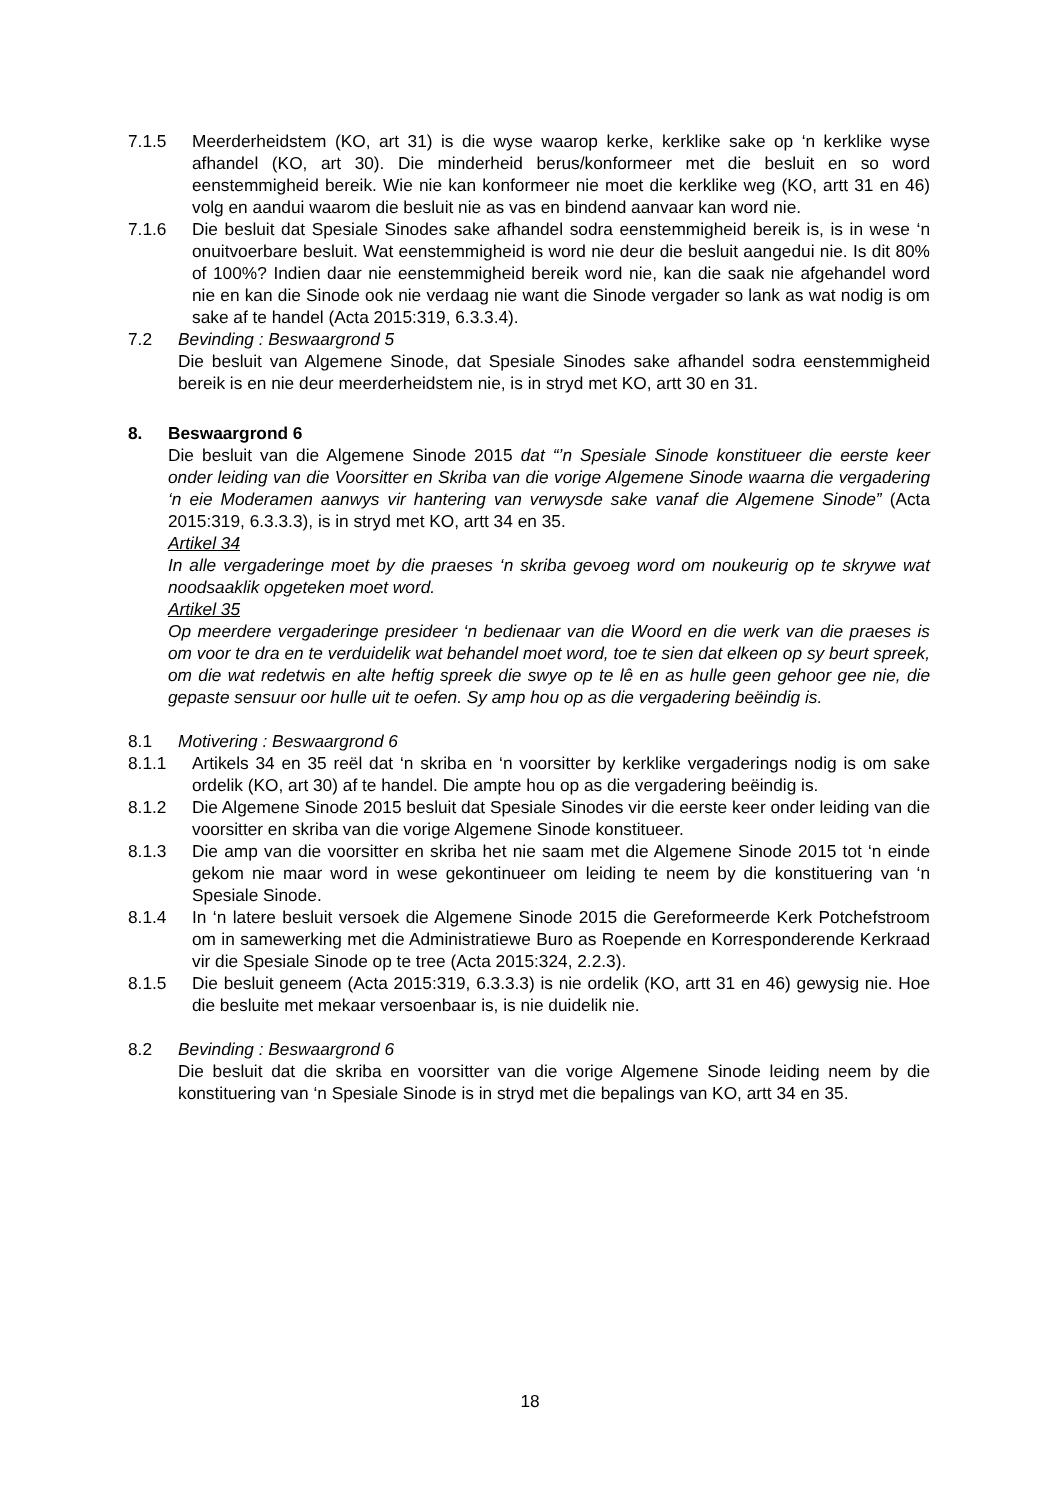7.1.5 Meerderheidstem (KO, art 31) is die wyse waarop kerke, kerklike sake op ‘n kerklike wyse afhandel (KO, art 30). Die minderheid berus/konformeer met die besluit en so word eenstemmigheid bereik. Wie nie kan konformeer nie moet die kerklike weg (KO, artt 31 en 46) volg en aandui waarom die besluit nie as vas en bindend aanvaar kan word nie.
7.1.6 Die besluit dat Spesiale Sinodes sake afhandel sodra eenstemmigheid bereik is, is in wese ‘n onuitvoerbare besluit. Wat eenstemmigheid is word nie deur die besluit aangedui nie. Is dit 80% of 100%? Indien daar nie eenstemmigheid bereik word nie, kan die saak nie afgehandel word nie en kan die Sinode ook nie verdaag nie want die Sinode vergader so lank as wat nodig is om sake af te handel (Acta 2015:319, 6.3.3.4).
7.2 Bevinding : Beswaargrond 5
Die besluit van Algemene Sinode, dat Spesiale Sinodes sake afhandel sodra eenstemmigheid bereik is en nie deur meerderheidstem nie, is in stryd met KO, artt 30 en 31.
8. Beswaargrond 6
Die besluit van die Algemene Sinode 2015 dat “’n Spesiale Sinode konstitueer die eerste keer onder leiding van die Voorsitter en Skriba van die vorige Algemene Sinode waarna die vergadering ‘n eie Moderamen aanwys vir hantering van verwysde sake vanaf die Algemene Sinode” (Acta 2015:319, 6.3.3.3), is in stryd met KO, artt 34 en 35.
Artikel 34
In alle vergaderinge moet by die praeses ‘n skriba gevoeg word om noukeurig op te skrywe wat noodsaaklik opgeteken moet word.
Artikel 35
Op meerdere vergaderinge presideer ‘n bedienaar van die Woord en die werk van die praeses is om voor te dra en te verduidelik wat behandel moet word, toe te sien dat elkeen op sy beurt spreek, om die wat redetwis en alte heftig spreek die swye op te lê en as hulle geen gehoor gee nie, die gepaste sensuur oor hulle uit te oefen. Sy amp hou op as die vergadering beëindig is.
8.1 Motivering : Beswaargrond 6
8.1.1 Artikels 34 en 35 reël dat ‘n skriba en ‘n voorsitter by kerklike vergaderings nodig is om sake ordelik (KO, art 30) af te handel. Die ampte hou op as die vergadering beëindig is.
8.1.2 Die Algemene Sinode 2015 besluit dat Spesiale Sinodes vir die eerste keer onder leiding van die voorsitter en skriba van die vorige Algemene Sinode konstitueer.
8.1.3 Die amp van die voorsitter en skriba het nie saam met die Algemene Sinode 2015 tot ‘n einde gekom nie maar word in wese gekontinueer om leiding te neem by die konstituering van ‘n Spesiale Sinode.
8.1.4 In ‘n latere besluit versoek die Algemene Sinode 2015 die Gereformeerde Kerk Potchefstroom om in samewerking met die Administratiewe Buro as Roepende en Korresponderende Kerkraad vir die Spesiale Sinode op te tree (Acta 2015:324, 2.2.3).
8.1.5 Die besluit geneem (Acta 2015:319, 6.3.3.3) is nie ordelik (KO, artt 31 en 46) gewysig nie. Hoe die besluite met mekaar versoenbaar is, is nie duidelik nie.
8.2 Bevinding : Beswaargrond 6
Die besluit dat die skriba en voorsitter van die vorige Algemene Sinode leiding neem by die konstituering van ‘n Spesiale Sinode is in stryd met die bepalings van KO, artt 34 en 35.
18